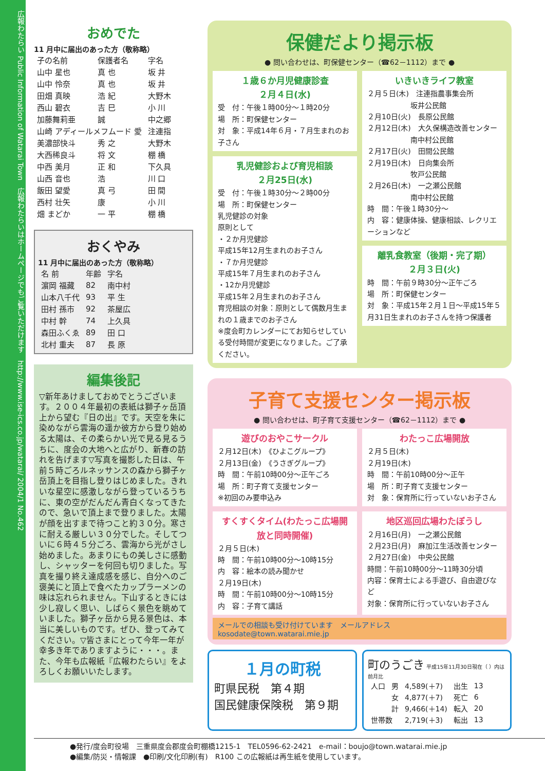広報わたらい Public Information of Watarai Town　広報わたらいはホームページでもご覧いただけます　http://www.ise-ics.co.jp/watarai/ 2004/1 No.462
おめでた
11 月中に届出のあった方（敬称略）
| 子の名前 | 保護者名 | 字名 |
| --- | --- | --- |
| 山中 星也 | 真 也 | 坂 井 |
| 山中 怜奈 | 真 也 | 坂 井 |
| 田畑 真映 | 浩 紀 | 大野木 |
| 西山 碧衣 | 吉 巳 | 小 川 |
| 加藤舞莉亜 | 誠 | 中之郷 |
| 山崎 アディールメフムード 愛 | | 注連指 |
| 美濃部快斗 | 秀 之 | 大野木 |
| 大西稀良斗 | 将 文 | 棚 橋 |
| 中西 美月 | 正 和 | 下久具 |
| 山西 音也 | 浩 | 川 口 |
| 飯田 望愛 | 真 弓 | 田 間 |
| 西村 壮矢 | 康 | 小 川 |
| 畑 まどか | 一 平 | 棚 橋 |
おくやみ
11 月中に届出のあった方（敬称略）
| 名 前 | 年齢 | 字名 |
| --- | --- | --- |
| 濵岡 福藏 | 82 | 南中村 |
| 山本八千代 | 93 | 平 生 |
| 田村 孫市 | 92 | 茶屋広 |
| 中村 幹 | 74 | 上久具 |
| 森田ふくゑ | 89 | 田 口 |
| 北村 重夫 | 87 | 長 原 |
編集後記
▽新年あけましておめでとうございます。２００４年最初の表紙は獅子ヶ岳頂上から望む『日の出』です。天空を朱に染めながら雲海の遥か彼方から登り始める太陽は、その柔らかい光で見る見るうちに、度会の大地へと広がり、新春の訪れを告げます▽写真を撮影した日は、午前５時ごろルネッサンスの森から獅子ヶ岳頂上を目指し登りはじめました。きれいな星空に感激しながら登っているうちに、東の空がだんだん青白くなってきたので、急いで頂上まで登りました。太陽が顔を出すまで待つこと約３０分。寒さに耐える厳しい３０分でした。そしてついに６時４５分ごろ、雲海から光がさし始めました。あまりにもの美しさに感動し、シャッターを何回も切りました。写真を撮り終え達成感を感じ、自分へのご褒美にと頂上で食べたカップラーメンの味は忘れられません。下山するときには少し寂しく思い、しばらく景色を眺めていました。獅子ヶ岳から見る景色は、本当に美しいものです。ぜひ、登ってみてください。▽皆さまにとって今年一年が幸多き年でありますように・・・。また、今年も広報紙『広報わたらい』をよろしくお願いいたします。
保健だより掲示板
● 問い合わせは、町保健センター（☎62－1112）まで ●
１歳６か月児健康診査
２月４日(水)
受　付：午後１時00分～１時20分
場　所：町保健センター
対　象：平成14年６月・７月生まれのお子さん
乳児健診および育児相談
２月25日(水)
受　付：午後１時30分～２時00分
場　所：町保健センター
乳児健診の対象
原則として
・２か月児健診
平成15年12月生まれのお子さん
・７か月児健診
平成15年７月生まれのお子さん
・12か月児健診
平成15年２月生まれのお子さん
育児相談の対象：原則として偶数月生まれの１歳までのお子さん
※度会町カレンダーにてお知らせしている受付時間が変更になりました。ご了承ください。
いきいきライフ教室
２月５日(木)　注連指農事集会所
　　　　　　坂井公民館
２月10日(火)　長原公民館
２月12日(木)　大久保構造改善センター
　　　　　　南中村公民館
２月17日(火)　田間公民館
２月19日(木)　日向集会所
　　　　　　牧戸公民館
２月26日(木)　一之瀬公民館
　　　　　　南中村公民館
時　間：午後１時30分～
内　容：健康体操、健康相談、レクリエーションなど
離乳食教室（後期・完了期）
２月３日(火)
時　間：午前９時30分～正午ごろ
場　所：町保健センター
対　象：平成15年２月１日～平成15年５月31日生まれのお子さんを持つ保護者
子育て支援センター掲示板
● 問い合わせは、町子育て支援センター（☎62－1112）まで ●
遊びのおやこサークル
２月12日(木)　《ひよこグループ》
２月13日(金)　《うさぎグループ》
時　間：午前10時00分～正午ごろ
場　所：町子育て支援センター
※初回のみ要申込み
わたっこ広場開放
２月５日(木)
２月19日(木)
時　間：午前10時00分～正午
場　所：町子育て支援センター
対　象：保育所に行っていないお子さん
すくすくタイム(わたっこ広場開放と同時開催)
２月５日(木)
時　間：午前10時00分～10時15分
内　容：絵本の読み聞かせ
２月19日(木)
時　間：午前10時00分～10時15分
内　容：子育て講話
地区巡回広場わたぼうし
２月16日(月)　一之瀬公民館
２月23日(月)　麻加江生活改善センター
２月27日(金)　中央公民館
時間：午前10時00分～11時30分頃
内容：保育士による手遊び、自由遊びなど
対象：保育所に行っていないお子さん
メールでの相談も受け付けています　メールアドレス　kosodate@town.watarai.mie.jp
１月の町税
町県民税　第４期
国民健康保険税　第９期
町のうごき 平成15年11月30日現在（ ）内は前月比
| 人口 | 男 | 4,589(＋7) | 出生 | 13 |
| | 女 | 4,877(＋7) | 死亡 | 6 |
| | 計 | 9,466(＋14) | 転入 | 20 |
| 世帯数 | | 2,719(＋3) | 転出 | 13 |
●発行/度会町役場　三重県度会郡度会町棚橋1215-1　TEL0596-62-2421　e-mail：boujo@town.watarai.mie.jp
●編集/防災・情報課　●印刷/文化印刷(有)　R100 この広報紙は再生紙を使用しています。